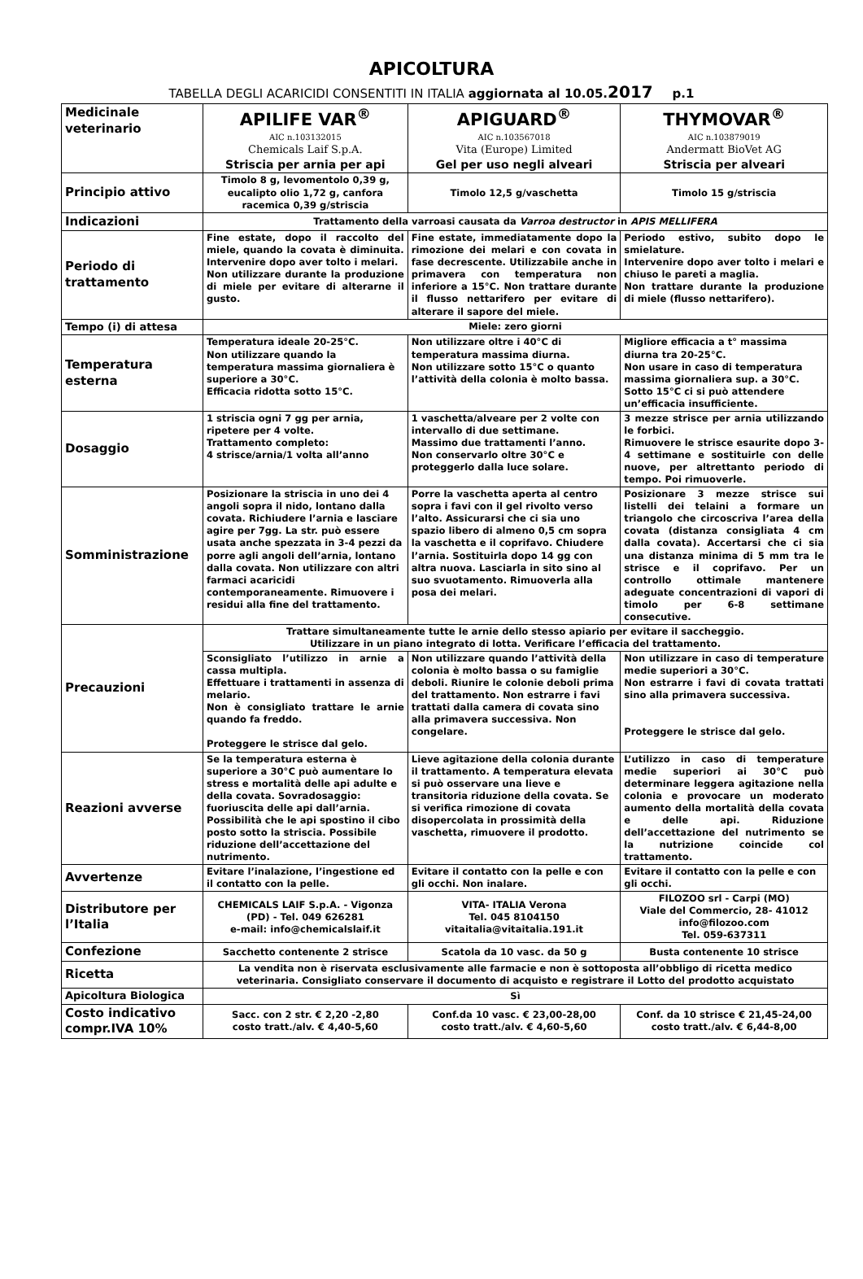APICOLTURA
TABELLA DEGLI ACARICIDI CONSENTITI IN ITALIA aggiornata al 10.05. 2017 p.1
| Medicinale veterinario | APILIFE VAR<sup>®</sup> AIC n.103132015 Chemicals Laif S.p.A. Striscia per arnia per api | APIGUARD<sup>®</sup> AIC n.103567018 Vita (Europe) Limited Gel per uso negli alveari | THYMOVAR<sup>®</sup> AIC n.103879019 Andermatt BioVet AG Striscia per alveari |
| Principio attivo | Timolo 8 g, levomentolo 0,39 g, eucalipto olio 1,72 g, canfora racemica 0,39 g/striscia | Timolo 12,5 g/vaschetta | Timolo 15 g/striscia |
| Indicazioni | Trattamento della varroasi causata da Varroa destructor in APIS MELLIFERA | | |
| Periodo di trattamento | Fine estate, dopo il raccolto del miele, quando la covata è diminuita. Intervenire dopo aver tolto i melari. Non utilizzare durante la produzione di miele per evitare di alterarne il gusto. | Fine estate, immediatamente dopo la rimozione dei melari e con covata in fase decrescente. Utilizzabile anche in primavera con temperatura non inferiore a 15°C. Non trattare durante il flusso nettarifero per evitare di alterare il sapore del miele. | Periodo estivo, subito dopo le smielature. Intervenire dopo aver tolto i melari e chiuso le pareti a maglia. Non trattare durante la produzione di miele (flusso nettarifero). |
| Tempo (i) di attesa | Miele: zero giorni | | |
| Temperatura esterna | Temperatura ideale 20-25°C. Non utilizzare quando la temperatura massima giornaliera è superiore a 30°C. Efficacia ridotta sotto 15°C. | Non utilizzare oltre i 40°C di temperatura massima diurna. Non utilizzare sotto 15°C o quanto l’attività della colonia è molto bassa. | Migliore efficacia a t° massima diurna tra 20-25°C. Non usare in caso di temperatura massima giornaliera sup. a 30°C. Sotto 15°C ci si può attendere un’efficacia insufficiente. |
| Dosaggio | 1 striscia ogni 7 gg per arnia, ripetere per 4 volte. Trattamento completo: 4 strisce/arnia/1 volta all’anno | 1 vaschetta/alveare per 2 volte con intervallo di due settimane. Massimo due trattamenti l’anno. Non conservarlo oltre 30°C e proteggerlo dalla luce solare. | 3 mezze strisce per arnia utilizzando le forbici. Rimuovere le strisce esaurite dopo 3-4 settimane e sostituirle con delle nuove, per altrettanto periodo di tempo. Poi rimuoverle. |
| Somministrazione | Posizionare la striscia in uno dei 4 angoli sopra il nido, lontano dalla covata. Richiudere l’arnia e lasciare agire per 7gg. La str. può essere usata anche spezzata in 3-4 pezzi da porre agli angoli dell’arnia, lontano dalla covata. Non utilizzare con altri farmaci acaricidi contemporaneamente. Rimuovere i residui alla fine del trattamento. | Porre la vaschetta aperta al centro sopra i favi con il gel rivolto verso l’alto. Assicurarsi che ci sia uno spazio libero di almeno 0,5 cm sopra la vaschetta e il coprifavo. Chiudere l’arnia. Sostituirla dopo 14 gg con altra nuova. Lasciarla in sito sino al suo svuotamento. Rimuoverla alla posa dei melari. | Posizionare 3 mezze strisce sui listelli dei telaini a formare un triangolo che circoscriva l’area della covata (distanza consigliata 4 cm dalla covata). Accertarsi che ci sia una distanza minima di 5 mm tra le strisce e il coprifavo. Per un controllo ottimale mantenere adeguate concentrazioni di vapori di timolo per 6-8 settimane consecutive. |
| Precauzioni | Trattare simultaneamente tutte le arnie dello stesso apiario per evitare il saccheggio. Utilizzare in un piano integrato di lotta. Verificare l’efficacia del trattamento. | | |
| | Sconsigliato l’utilizzo in arnie a cassa multipla. Effettuare i trattamenti in assenza di melario. Non è consigliato trattare le arnie quando fa freddo. Proteggere le strisce dal gelo. | Non utilizzare quando l’attività della colonia è molto bassa o su famiglie deboli. Riunire le colonie deboli prima del trattamento. Non estrarre i favi trattati dalla camera di covata sino alla primavera successiva. Non congelare. | Non utilizzare in caso di temperature medie superiori a 30°C. Non estrarre i favi di covata trattati sino alla primavera successiva. Proteggere le strisce dal gelo. |
| Reazioni avverse | Se la temperatura esterna è superiore a 30°C può aumentare lo stress e mortalità delle api adulte e della covata. Sovradosaggio: fuoriuscita delle api dall’arnia. Possibilità che le api spostino il cibo posto sotto la striscia. Possibile riduzione dell’accettazione del nutrimento. | Lieve agitazione della colonia durante il trattamento. A temperatura elevata si può osservare una lieve e transitoria riduzione della covata. Se si verifica rimozione di covata disopercolata in prossimità della vaschetta, rimuovere il prodotto. | L’utilizzo in caso di temperature medie superiori ai 30°C può determinare leggera agitazione nella colonia e provocare un moderato aumento della mortalità della covata e delle api. Riduzione dell’accettazione del nutrimento se la nutrizione coincide col trattamento. |
| Avvertenze | Evitare l’inalazione, l’ingestione ed il contatto con la pelle. | Evitare il contatto con la pelle e con gli occhi. Non inalare. | Evitare il contatto con la pelle e con gli occhi. |
| Distributore per l’Italia | CHEMICALS LAIF S.p.A. - Vigonza (PD) - Tel. 049 626281 e-mail: info@chemicalslaif.it | VITA- ITALIA Verona Tel. 045 8104150 vitaitalia@vitaitalia.191.it | FILOZOO srl - Carpi (MO) Viale del Commercio, 28- 41012 info@filozoo.com Tel. 059-637311 |
| Confezione | Sacchetto contenente 2 strisce | Scatola da 10 vasc. da 50 g | Busta contenente 10 strisce |
| Ricetta | La vendita non è riservata esclusivamente alle farmacie e non è sottoposta all’obbligo di ricetta medico veterinaria. Consigliato conservare il documento di acquisto e registrare il Lotto del prodotto acquistato | | |
| Apicoltura Biologica | Sì | | |
| Costo indicativo compr.IVA 10% | Sacc. con 2 str. € 2,20 -2,80 costo tratt./alv. € 4,40-5,60 | Conf.da 10 vasc. € 23,00-28,00 costo tratt./alv. € 4,60-5,60 | Conf. da 10 strisce € 21,45-24,00 costo tratt./alv. € 6,44-8,00 |